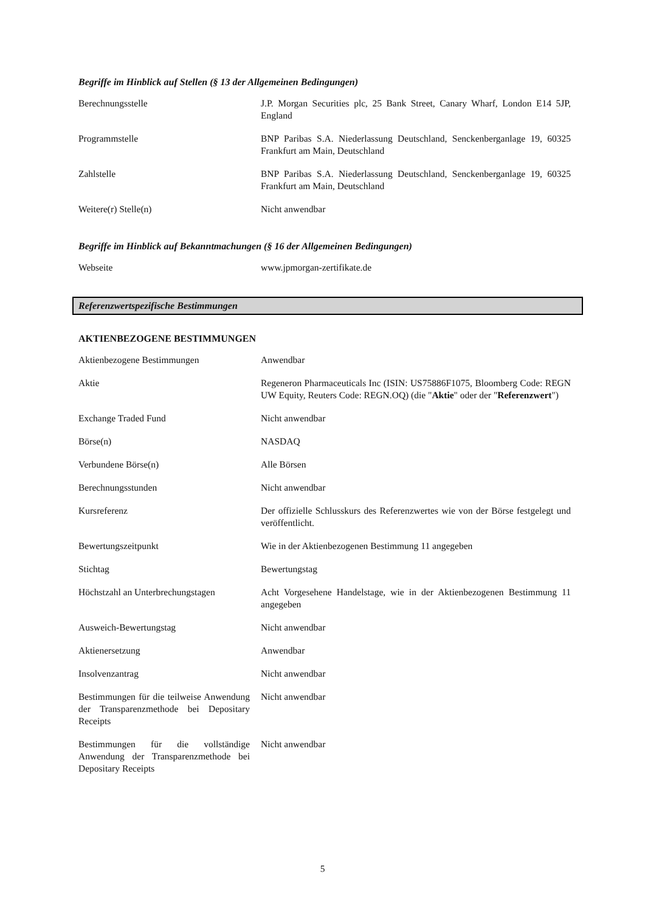Begriffe im Hinblick auf Stellen (§ 13 der Allgemeinen Bedingungen)
| Berechnungsstelle | J.P. Morgan Securities plc, 25 Bank Street, Canary Wharf, London E14 5JP, England |
| Programmstelle | BNP Paribas S.A. Niederlassung Deutschland, Senckenberganlage 19, 60325 Frankfurt am Main, Deutschland |
| Zahlstelle | BNP Paribas S.A. Niederlassung Deutschland, Senckenberganlage 19, 60325 Frankfurt am Main, Deutschland |
| Weitere(r) Stelle(n) | Nicht anwendbar |
Begriffe im Hinblick auf Bekanntmachungen (§ 16 der Allgemeinen Bedingungen)
| Webseite | www.jpmorgan-zertifikate.de |
Referenzwertspezifische Bestimmungen
AKTIENBEZOGENE BESTIMMUNGEN
| Aktienbezogene Bestimmungen | Anwendbar |
| Aktie | Regeneron Pharmaceuticals Inc (ISIN: US75886F1075, Bloomberg Code: REGN UW Equity, Reuters Code: REGN.OQ) (die " Aktie " oder der " Referenzwert ") |
| Exchange Traded Fund | Nicht anwendbar |
| Börse(n) | NASDAQ |
| Verbundene Börse(n) | Alle Börsen |
| Berechnungsstunden | Nicht anwendbar |
| Kursreferenz | Der offizielle Schlusskurs des Referenzwertes wie von der Börse festgelegt und veröffentlicht. |
| Bewertungszeitpunkt | Wie in der Aktienbezogenen Bestimmung 11 angegeben |
| Stichtag | Bewertungstag |
| Höchstzahl an Unterbrechungstagen | Acht Vorgesehene Handelstage, wie in der Aktienbezogenen Bestimmung 11 angegeben |
| Ausweich-Bewertungstag | Nicht anwendbar |
| Aktienersetzung | Anwendbar |
| Insolvenzantrag | Nicht anwendbar |
| Bestimmungen für die teilweise Anwendung der Transparenzmethode bei Depositary Receipts | Nicht anwendbar |
| Bestimmungen für die vollständige Anwendung der Transparenzmethode bei Depositary Receipts | Nicht anwendbar |
5